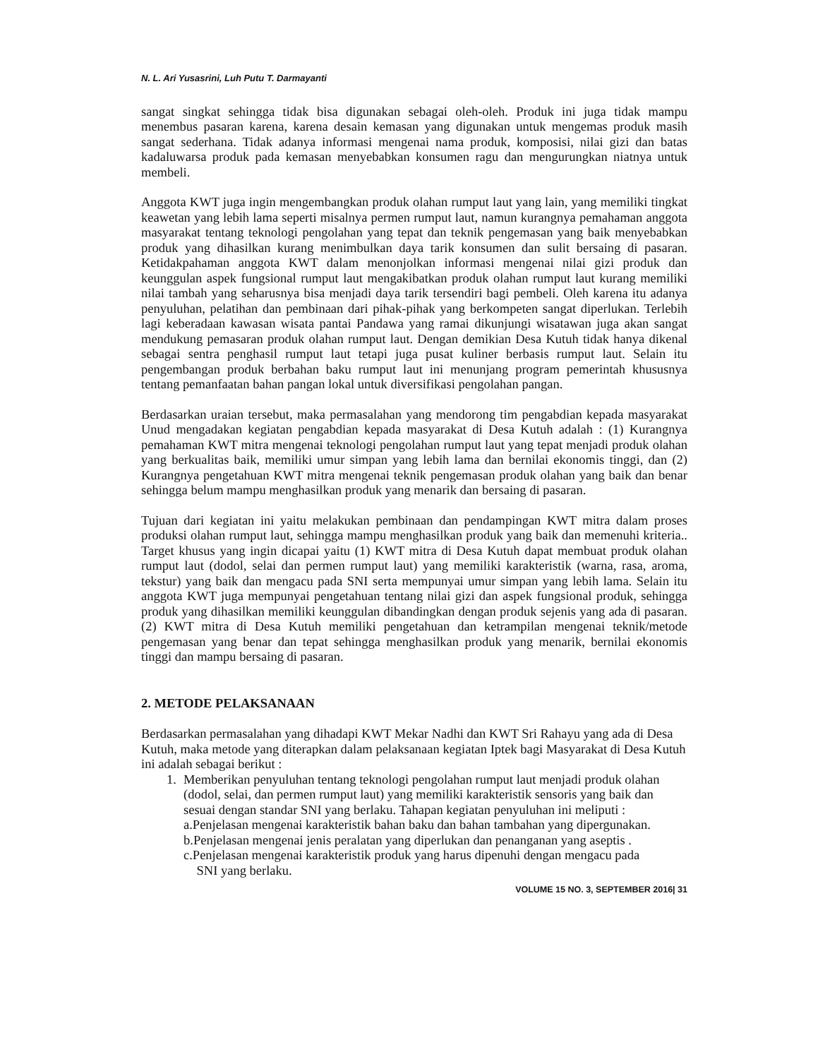N. L. Ari Yusasrini, Luh Putu T. Darmayanti
sangat singkat sehingga tidak bisa digunakan sebagai oleh-oleh. Produk ini juga tidak mampu menembus pasaran karena, karena desain kemasan yang digunakan untuk mengemas produk masih sangat sederhana. Tidak adanya informasi mengenai nama produk, komposisi, nilai gizi dan batas kadaluwarsa produk pada kemasan menyebabkan konsumen ragu dan mengurungkan niatnya untuk membeli.
Anggota KWT juga ingin mengembangkan produk olahan rumput laut yang lain, yang memiliki tingkat keawetan yang lebih lama seperti misalnya permen rumput laut, namun kurangnya pemahaman anggota masyarakat tentang teknologi pengolahan yang tepat dan teknik pengemasan yang baik menyebabkan produk yang dihasilkan kurang menimbulkan daya tarik konsumen dan sulit bersaing di pasaran. Ketidakpahaman anggota KWT dalam menonjolkan informasi mengenai nilai gizi produk dan keunggulan aspek fungsional rumput laut mengakibatkan produk olahan rumput laut kurang memiliki nilai tambah yang seharusnya bisa menjadi daya tarik tersendiri bagi pembeli. Oleh karena itu adanya penyuluhan, pelatihan dan pembinaan dari pihak-pihak yang berkompeten sangat diperlukan. Terlebih lagi keberadaan kawasan wisata pantai Pandawa yang ramai dikunjungi wisatawan juga akan sangat mendukung pemasaran produk olahan rumput laut. Dengan demikian Desa Kutuh tidak hanya dikenal sebagai sentra penghasil rumput laut tetapi juga pusat kuliner berbasis rumput laut. Selain itu pengembangan produk berbahan baku rumput laut ini menunjang program pemerintah khususnya tentang pemanfaatan bahan pangan lokal untuk diversifikasi pengolahan pangan.
Berdasarkan uraian tersebut, maka permasalahan yang mendorong tim pengabdian kepada masyarakat Unud mengadakan kegiatan pengabdian kepada masyarakat di Desa Kutuh adalah : (1) Kurangnya pemahaman KWT mitra mengenai teknologi pengolahan rumput laut yang tepat menjadi produk olahan yang berkualitas baik, memiliki umur simpan yang lebih lama dan bernilai ekonomis tinggi, dan (2) Kurangnya pengetahuan KWT mitra mengenai teknik pengemasan produk olahan yang baik dan benar sehingga belum mampu menghasilkan produk yang menarik dan bersaing di pasaran.
Tujuan dari kegiatan ini yaitu melakukan pembinaan dan pendampingan KWT mitra dalam proses produksi olahan rumput laut, sehingga mampu menghasilkan produk yang baik dan memenuhi kriteria.. Target khusus yang ingin dicapai yaitu (1) KWT mitra di Desa Kutuh dapat membuat produk olahan rumput laut (dodol, selai dan permen rumput laut) yang memiliki karakteristik (warna, rasa, aroma, tekstur) yang baik dan mengacu pada SNI serta mempunyai umur simpan yang lebih lama. Selain itu anggota KWT juga mempunyai pengetahuan tentang nilai gizi dan aspek fungsional produk, sehingga produk yang dihasilkan memiliki keunggulan dibandingkan dengan produk sejenis yang ada di pasaran. (2) KWT mitra di Desa Kutuh memiliki pengetahuan dan ketrampilan mengenai teknik/metode pengemasan yang benar dan tepat sehingga menghasilkan produk yang menarik, bernilai ekonomis tinggi dan mampu bersaing di pasaran.
2. METODE PELAKSANAAN
Berdasarkan permasalahan yang dihadapi KWT Mekar Nadhi dan KWT Sri Rahayu yang ada di Desa Kutuh, maka metode yang diterapkan dalam pelaksanaan kegiatan Iptek bagi Masyarakat di Desa Kutuh ini adalah sebagai berikut :
1. Memberikan penyuluhan tentang teknologi pengolahan rumput laut menjadi produk olahan (dodol, selai, dan permen rumput laut) yang memiliki karakteristik sensoris yang baik dan sesuai dengan standar SNI yang berlaku. Tahapan kegiatan penyuluhan ini meliputi :
a.Penjelasan mengenai karakteristik bahan baku dan bahan tambahan yang dipergunakan.
b.Penjelasan mengenai jenis peralatan yang diperlukan dan penanganan yang aseptis .
c.Penjelasan mengenai karakteristik produk yang harus dipenuhi dengan mengacu pada
SNI yang berlaku.
VOLUME 15 NO. 3, SEPTEMBER 2016| 31